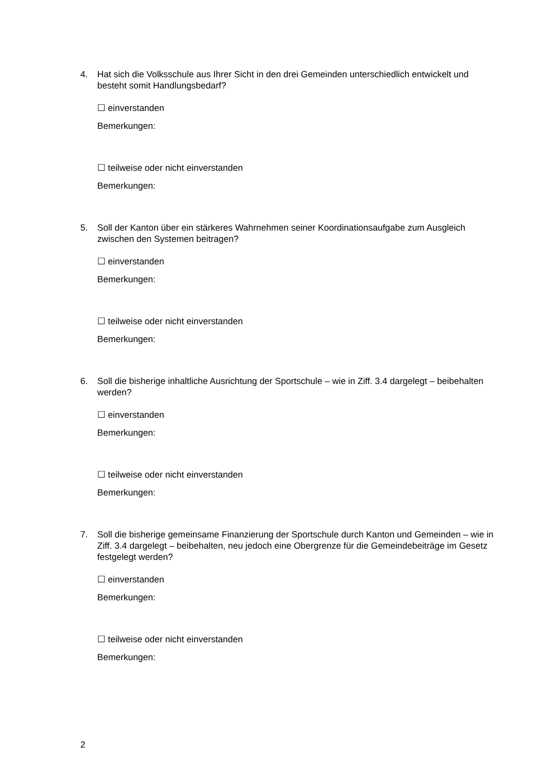4. Hat sich die Volksschule aus Ihrer Sicht in den drei Gemeinden unterschiedlich entwickelt und besteht somit Handlungsbedarf?
☐ einverstanden
Bemerkungen:
☐ teilweise oder nicht einverstanden
Bemerkungen:
5. Soll der Kanton über ein stärkeres Wahrnehmen seiner Koordinationsaufgabe zum Ausgleich zwischen den Systemen beitragen?
☐ einverstanden
Bemerkungen:
☐ teilweise oder nicht einverstanden
Bemerkungen:
6. Soll die bisherige inhaltliche Ausrichtung der Sportschule – wie in Ziff. 3.4 dargelegt – beibehalten werden?
☐ einverstanden
Bemerkungen:
☐ teilweise oder nicht einverstanden
Bemerkungen:
7. Soll die bisherige gemeinsame Finanzierung der Sportschule durch Kanton und Gemeinden – wie in Ziff. 3.4 dargelegt – beibehalten, neu jedoch eine Obergrenze für die Gemeindebeiträge im Gesetz festgelegt werden?
☐ einverstanden
Bemerkungen:
☐ teilweise oder nicht einverstanden
Bemerkungen:
2